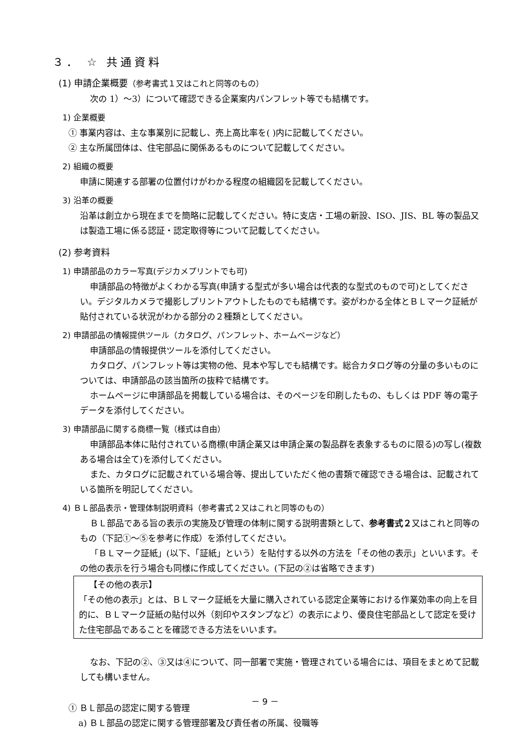３． ☆ 共通資料
(1) 申請企業概要（参考書式１又はこれと同等のもの）
次の 1）～3）について確認できる企業案内パンフレット等でも結構です。
1) 企業概要
① 事業内容は、主な事業別に記載し、売上高比率を( )内に記載してください。
② 主な所属団体は、住宅部品に関係あるものについて記載してください。
2) 組織の概要
申請に関連する部署の位置付けがわかる程度の組織図を記載してください。
3) 沿革の概要
沿革は創立から現在までを簡略に記載してください。特に支店・工場の新設、ISO、JIS、BL 等の製品又は製造工場に係る認証・認定取得等について記載してください。
(2) 参考資料
1) 申請部品のカラー写真(デジカメプリントでも可)
申請部品の特徴がよくわかる写真(申請する型式が多い場合は代表的な型式のもので可)としてください。デジタルカメラで撮影しプリントアウトしたものでも結構です。姿がわかる全体とＢＬマーク証紙が貼付されている状況がわかる部分の２種類としてください。
2) 申請部品の情報提供ツール（カタログ、パンフレット、ホームページなど）
申請部品の情報提供ツールを添付してください。
カタログ、パンフレット等は実物の他、見本や写しでも結構です。総合カタログ等の分量の多いものについては、申請部品の該当箇所の抜粋で結構です。
ホームページに申請部品を掲載している場合は、そのページを印刷したもの、もしくは PDF 等の電子データを添付してください。
3) 申請部品に関する商標一覧（様式は自由）
申請部品本体に貼付されている商標(申請企業又は申請企業の製品群を表象するものに限る)の写し(複数ある場合は全て)を添付してください。
また、カタログに記載されている場合等、提出していただく他の書類で確認できる場合は、記載されている箇所を明記してください。
4) ＢＬ部品表示・管理体制説明資料（参考書式２又はこれと同等のもの）
ＢＬ部品である旨の表示の実施及び管理の体制に関する説明書類として、参考書式２又はこれと同等のもの（下記①～⑤を参考に作成）を添付してください。
「ＢＬマーク証紙」(以下、「証紙」という）を貼付する以外の方法を「その他の表示」といいます。その他の表示を行う場合も同様に作成してください。(下記の②は省略できます)
【その他の表示】
「その他の表示」とは、ＢＬマーク証紙を大量に購入されている認定企業等における作業効率の向上を目的に、ＢＬマーク証紙の貼付以外（刻印やスタンプなど）の表示により、優良住宅部品として認定を受けた住宅部品であることを確認できる方法をいいます。
なお、下記の②、③又は④について、同一部署で実施・管理されている場合には、項目をまとめて記載しても構いません。
① ＢＬ部品の認定に関する管理
a) ＢＬ部品の認定に関する管理部署及び責任者の所属、役職等
－ 9 －